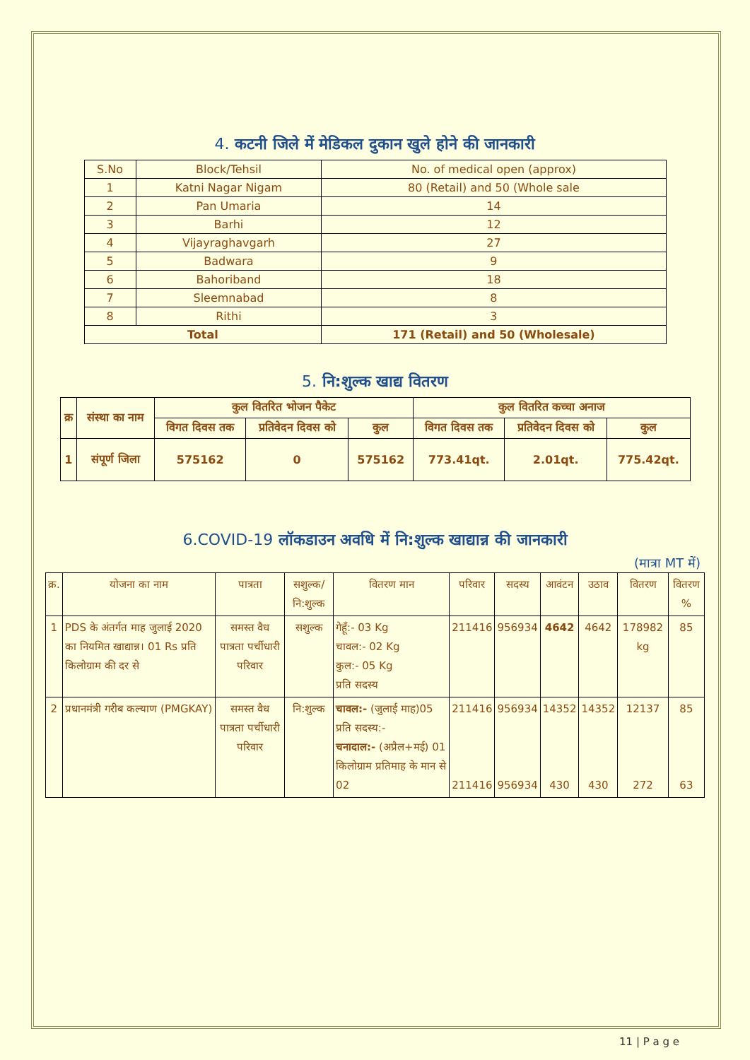4. कटनी जिले में मेडिकल दुकान खुले होने की जानकारी
| S.No | Block/Tehsil | No. of medical open (approx) |
| --- | --- | --- |
| 1 | Katni Nagar Nigam | 80 (Retail) and 50 (Whole sale |
| 2 | Pan Umaria | 14 |
| 3 | Barhi | 12 |
| 4 | Vijayraghavgarh | 27 |
| 5 | Badwara | 9 |
| 6 | Bahoriband | 18 |
| 7 | Sleemnabad | 8 |
| 8 | Rithi | 3 |
| Total | | 171 (Retail) and 50 (Wholesale) |
5. नि:शुल्क खाद्य वितरण
| क्र | संस्था का नाम | कुल वितरित भोजन पैकेट | | | कुल वितरित कच्चा अनाज | | |
| --- | --- | --- | --- | --- | --- | --- | --- |
| | | विगत दिवस तक | प्रतिवेदन दिवस को | कुल | विगत दिवस तक | प्रतिवेदन दिवस को | कुल |
| 1 | संपूर्ण जिला | 575162 | 0 | 575162 | 773.41qt. | 2.01qt. | 775.42qt. |
6.COVID-19 लॉकडाउन अवधि में नि:शुल्क खाद्यान्न की जानकारी
(मात्रा MT में)
| क्र. | योजना का नाम | पात्रता | सशुल्क/ नि:शुल्क | वितरण मान | परिवार | सदस्य | आवंटन | उठाव | वितरण | वितरण % |
| --- | --- | --- | --- | --- | --- | --- | --- | --- | --- | --- |
| 1 | PDS के अंतर्गत माह जुलाई 2020 का नियमित खाद्यान्न। 01 Rs प्रति किलोग्राम की दर से | समस्त वैध पात्रता पर्चीधारी परिवार | सशुल्क | गेहूँ:- 03 Kg चावल:- 02 Kg कुल:- 05 Kg प्रति सदस्य | 211416 | 956934 | 4642 | 4642 | 178982 kg | 85 |
| 2 | प्रधानमंत्री गरीब कल्याण (PMGKAY) | समस्त वैध पात्रता पर्चीधारी परिवार | नि:शुल्क | चावल:- (जुलाई माह)05 प्रति सदस्य:- चनादाल:- (अप्रैल+मई) 01 किलोग्राम प्रतिमाह के मान से 02 | 211416 211416 | 956934 956934 | 14352 430 | 14352 430 | 12137 272 | 85 63 |
11 | P a g e